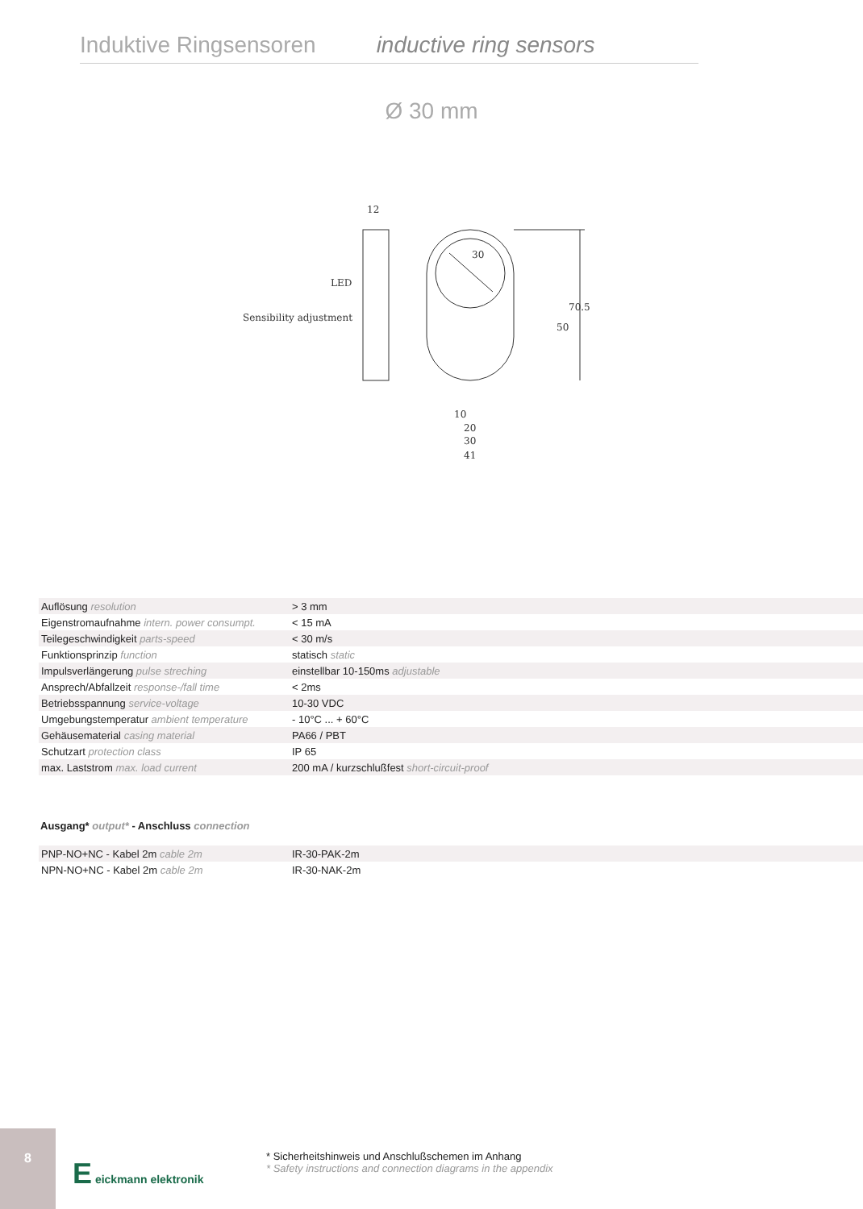Induktive Ringsensoren inductive ring sensors
Ø 30 mm
12
LED
Sensibility adjustment
30
70.5
50
10
20
30
41
| Auflösung resolution | > 3 mm |
| Eigenstromaufnahme intern. power consumpt. | < 15 mA |
| Teilegeschwindigkeit parts-speed | < 30 m/s |
| Funktionsprinzip function | statisch static |
| Impulsverlängerung pulse streching | einstellbar 10-150ms adjustable |
| Ansprech/Abfallzeit response-/fall time | < 2ms |
| Betriebsspannung service-voltage | 10-30 VDC |
| Umgebungstemperatur ambient temperature | - 10°C ... + 60°C |
| Gehäusematerial casing material | PA66 / PBT |
| Schutzart protection class | IP 65 |
| max. Laststrom max. load current | 200 mA / kurzschlußfest short-circuit-proof |
Ausgang* output* - Anschluss connection
| PNP-NO+NC - Kabel 2m cable 2m | IR-30-PAK-2m |
| NPN-NO+NC - Kabel 2m cable 2m | IR-30-NAK-2m |
8
E eickmann elektronik
* Sicherheitshinweis und Anschlußschemen im Anhang
* Safety instructions and connection diagrams in the appendix